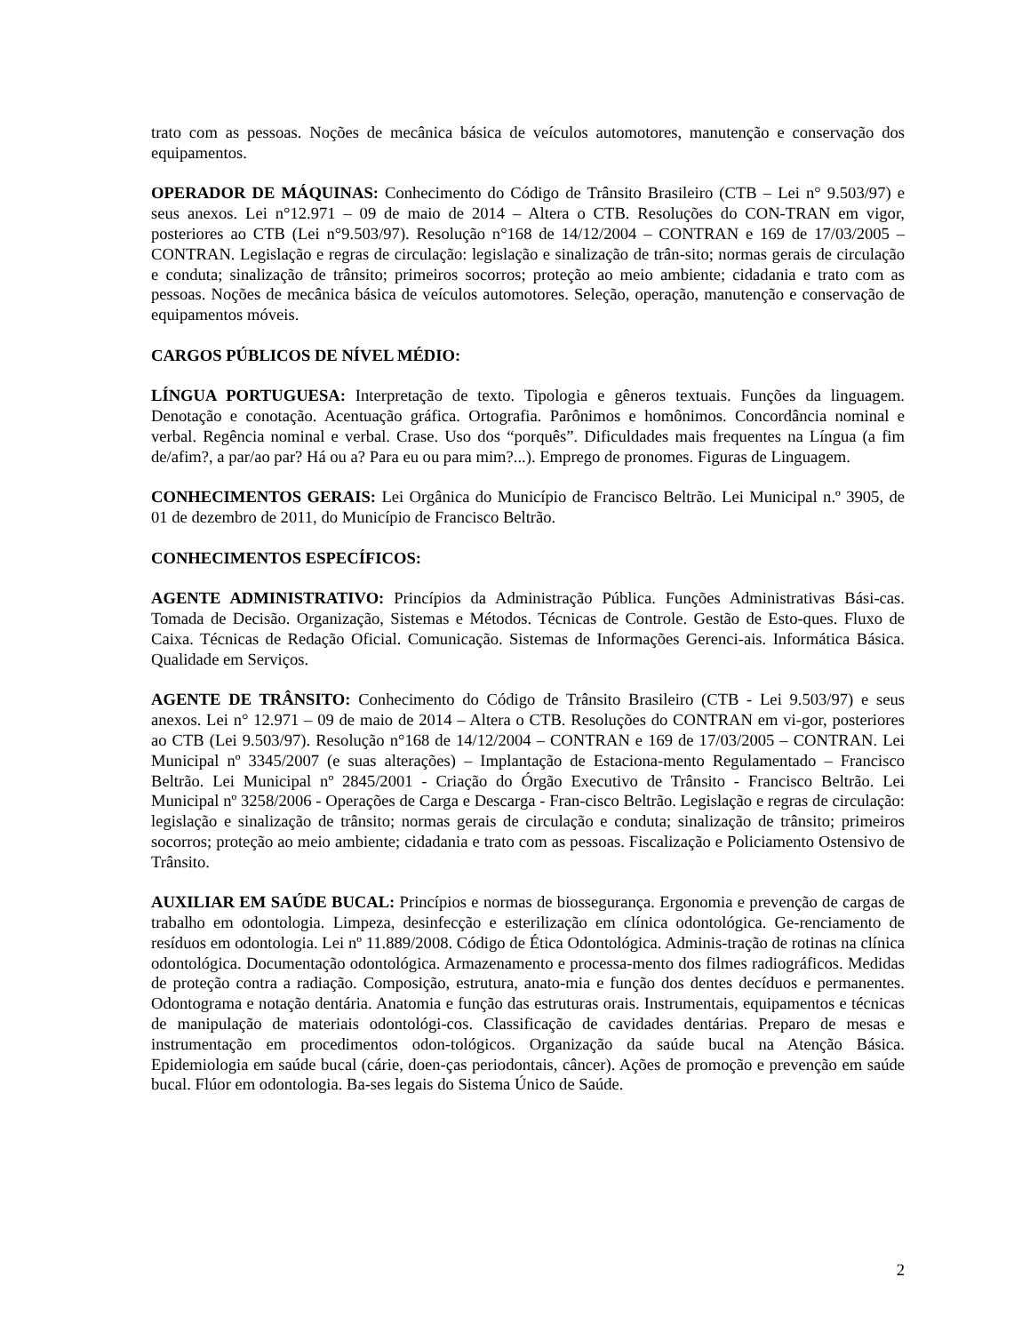trato com as pessoas. Noções de mecânica básica de veículos automotores, manutenção e conservação dos equipamentos.
OPERADOR DE MÁQUINAS: Conhecimento do Código de Trânsito Brasileiro (CTB – Lei n° 9.503/97) e seus anexos. Lei n°12.971 – 09 de maio de 2014 – Altera o CTB. Resoluções do CON-TRAN em vigor, posteriores ao CTB (Lei n°9.503/97). Resolução n°168 de 14/12/2004 – CONTRAN e 169 de 17/03/2005 – CONTRAN. Legislação e regras de circulação: legislação e sinalização de trân-sito; normas gerais de circulação e conduta; sinalização de trânsito; primeiros socorros; proteção ao meio ambiente; cidadania e trato com as pessoas. Noções de mecânica básica de veículos automotores. Seleção, operação, manutenção e conservação de equipamentos móveis.
CARGOS PÚBLICOS DE NÍVEL MÉDIO:
LÍNGUA PORTUGUESA: Interpretação de texto. Tipologia e gêneros textuais. Funções da linguagem. Denotação e conotação. Acentuação gráfica. Ortografia. Parônimos e homônimos. Concordância nominal e verbal. Regência nominal e verbal. Crase. Uso dos “porquês”. Dificuldades mais frequentes na Língua (a fim de/afim?, a par/ao par? Há ou a? Para eu ou para mim?...). Emprego de pronomes. Figuras de Linguagem.
CONHECIMENTOS GERAIS: Lei Orgânica do Município de Francisco Beltrão. Lei Municipal n.º 3905, de 01 de dezembro de 2011, do Município de Francisco Beltrão.
CONHECIMENTOS ESPECÍFICOS:
AGENTE ADMINISTRATIVO: Princípios da Administração Pública. Funções Administrativas Bási-cas. Tomada de Decisão. Organização, Sistemas e Métodos. Técnicas de Controle. Gestão de Esto-ques. Fluxo de Caixa. Técnicas de Redação Oficial. Comunicação. Sistemas de Informações Gerenci-ais. Informática Básica. Qualidade em Serviços.
AGENTE DE TRÂNSITO: Conhecimento do Código de Trânsito Brasileiro (CTB - Lei 9.503/97) e seus anexos. Lei n° 12.971 – 09 de maio de 2014 – Altera o CTB. Resoluções do CONTRAN em vi-gor, posteriores ao CTB (Lei 9.503/97). Resolução n°168 de 14/12/2004 – CONTRAN e 169 de 17/03/2005 – CONTRAN. Lei Municipal nº 3345/2007 (e suas alterações) – Implantação de Estaciona-mento Regulamentado – Francisco Beltrão. Lei Municipal nº 2845/2001 - Criação do Órgão Executivo de Trânsito - Francisco Beltrão. Lei Municipal nº 3258/2006 - Operações de Carga e Descarga - Fran-cisco Beltrão. Legislação e regras de circulação: legislação e sinalização de trânsito; normas gerais de circulação e conduta; sinalização de trânsito; primeiros socorros; proteção ao meio ambiente; cidadania e trato com as pessoas. Fiscalização e Policiamento Ostensivo de Trânsito.
AUXILIAR EM SAÚDE BUCAL: Princípios e normas de biossegurança. Ergonomia e prevenção de cargas de trabalho em odontologia. Limpeza, desinfecção e esterilização em clínica odontológica. Ge-renciamento de resíduos em odontologia. Lei nº 11.889/2008. Código de Ética Odontológica. Adminis-tração de rotinas na clínica odontológica. Documentação odontológica. Armazenamento e processa-mento dos filmes radiográficos. Medidas de proteção contra a radiação. Composição, estrutura, anato-mia e função dos dentes decíduos e permanentes. Odontograma e notação dentária. Anatomia e função das estruturas orais. Instrumentais, equipamentos e técnicas de manipulação de materiais odontológi-cos. Classificação de cavidades dentárias. Preparo de mesas e instrumentação em procedimentos odon-tológicos. Organização da saúde bucal na Atenção Básica. Epidemiologia em saúde bucal (cárie, doen-ças periodontais, câncer). Ações de promoção e prevenção em saúde bucal. Flúor em odontologia. Ba-ses legais do Sistema Único de Saúde.
2